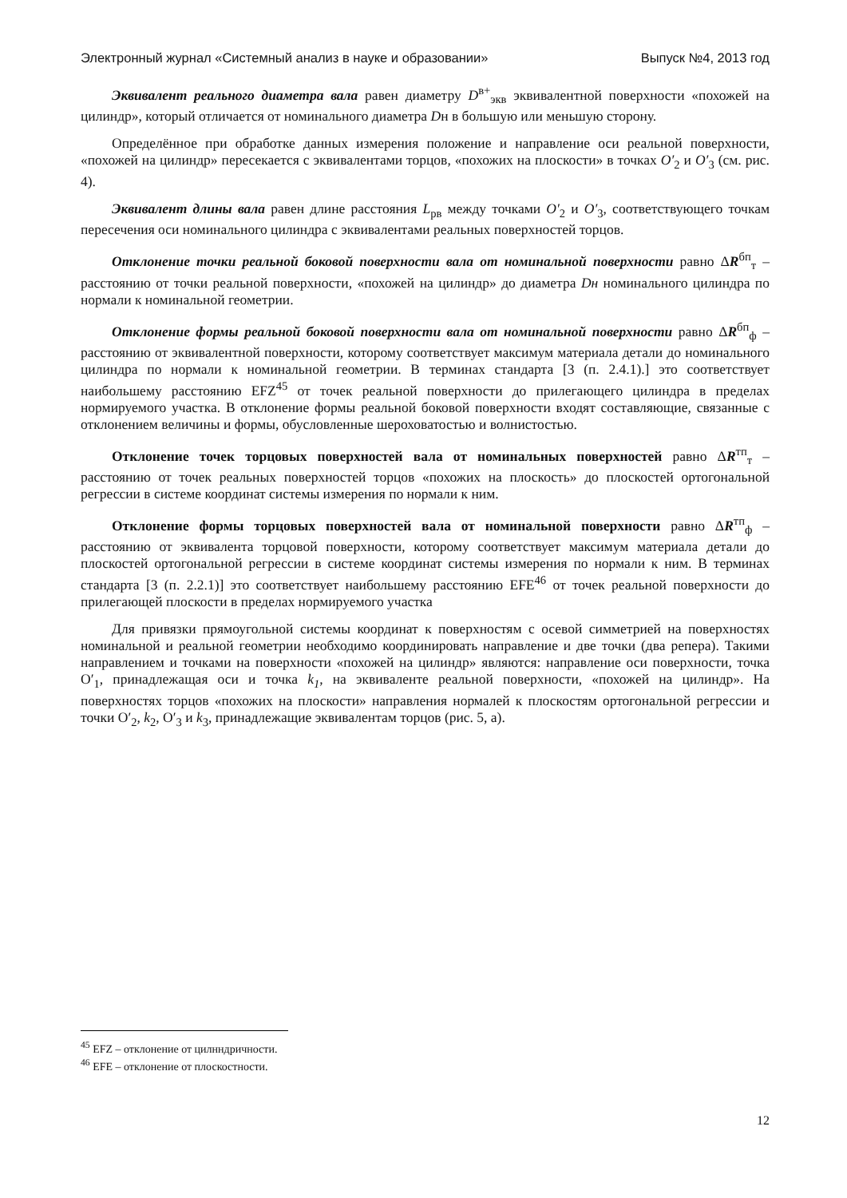Электронный журнал «Системный анализ в науке и образовании» Выпуск №4, 2013 год
Эквивалент реального диаметра вала равен диаметру D<sup>в+</sup><sub>экв</sub> эквивалентной поверхности «похожей на цилиндр», который отличается от номинального диаметра Dн в большую или меньшую сторону.
Определённое при обработке данных измерения положение и направление оси реальной поверхности, «похожей на цилиндр» пересекается с эквивалентами торцов, «похожих на плоскости» в точках O′<sub>2</sub> и O′<sub>3</sub> (см. рис. 4).
Эквивалент длины вала равен длине расстояния L<sub>рв</sub> между точками O′<sub>2</sub> и O′<sub>3</sub>, соответствующего точкам пересечения оси номинального цилиндра с эквивалентами реальных поверхностей торцов.
Отклонение точки реальной боковой поверхности вала от номинальной поверхности равно ΔR<sup>бп</sup><sub>т</sub> – расстоянию от точки реальной поверхности, «похожей на цилиндр» до диаметра Dн номинального цилиндра по нормали к номинальной геометрии.
Отклонение формы реальной боковой поверхности вала от номинальной поверхности равно ΔR<sup>бп</sup><sub>ф</sub> – расстоянию от эквивалентной поверхности, которому соответствует максимум материала детали до номинального цилиндра по нормали к номинальной геометрии. В терминах стандарта [3 (п. 2.4.1).] это соответствует наибольшему расстоянию EFZ<sup>45</sup> от точек реальной поверхности до прилегающего цилиндра в пределах нормируемого участка. В отклонение формы реальной боковой поверхности входят составляющие, связанные с отклонением величины и формы, обусловленные шероховатостью и волнистостью.
Отклонение точек торцовых поверхностей вала от номинальных поверхностей равно ΔR<sup>тп</sup><sub>т</sub> – расстоянию от точек реальных поверхностей торцов «похожих на плоскость» до плоскостей ортогональной регрессии в системе координат системы измерения по нормали к ним.
Отклонение формы торцовых поверхностей вала от номинальной поверхности равно ΔR<sup>тп</sup><sub>ф</sub> – расстоянию от эквивалента торцовой поверхности, которому соответствует максимум материала детали до плоскостей ортогональной регрессии в системе координат системы измерения по нормали к ним. В терминах стандарта [3 (п. 2.2.1)] это соответствует наибольшему расстоянию EFE<sup>46</sup> от точек реальной поверхности до прилегающей плоскости в пределах нормируемого участка
Для привязки прямоугольной системы координат к поверхностям с осевой симметрией на поверхностях номинальной и реальной геометрии необходимо координировать направление и две точки (два репера). Такими направлением и точками на поверхности «похожей на цилиндр» являются: направление оси поверхности, точка O′<sub>1</sub>, принадлежащая оси и точка k<sub>1</sub>, на эквиваленте реальной поверхности, «похожей на цилиндр». На поверхностях торцов «похожих на плоскости» направления нормалей к плоскостям ортогональной регрессии и точки O′<sub>2</sub>, k<sub>2</sub>, O′<sub>3</sub> и k<sub>3</sub>, принадлежащие эквивалентам торцов (рис. 5, а).
<sup>45</sup> EFZ – отклонение от цилнндричности.
<sup>46</sup> EFE – отклонение от плоскостности.
12